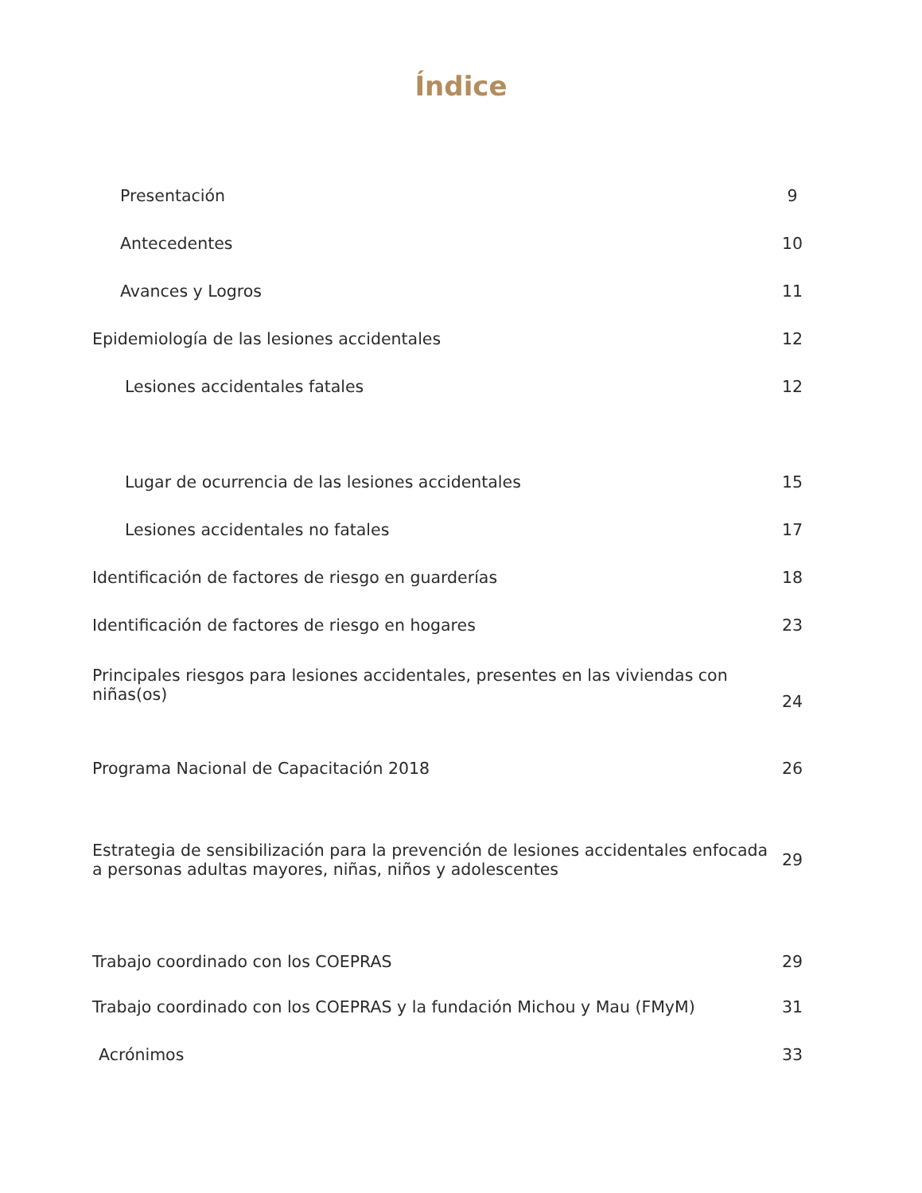Índice
| Presentación | 9 |
| Antecedentes | 10 |
| Avances y Logros | 11 |
| Epidemiología de las lesiones accidentales | 12 |
| Lesiones accidentales fatales | 12 |
| Lugar de ocurrencia de las lesiones accidentales | 15 |
| Lesiones accidentales no fatales | 17 |
| Identificación de factores de riesgo en guarderías | 18 |
| Identificación de factores de riesgo en hogares | 23 |
| Principales riesgos para lesiones accidentales, presentes en las viviendas con niñas(os) | 24 |
| Programa Nacional de Capacitación 2018 | 26 |
| Estrategia de sensibilización para la prevención de lesiones accidentales enfocada a personas adultas mayores, niñas, niños y adolescentes | 29 |
| Trabajo coordinado con los COEPRAS | 29 |
| Trabajo coordinado con los COEPRAS y la fundación Michou y Mau (FMyM) | 31 |
| Acrónimos | 33 |